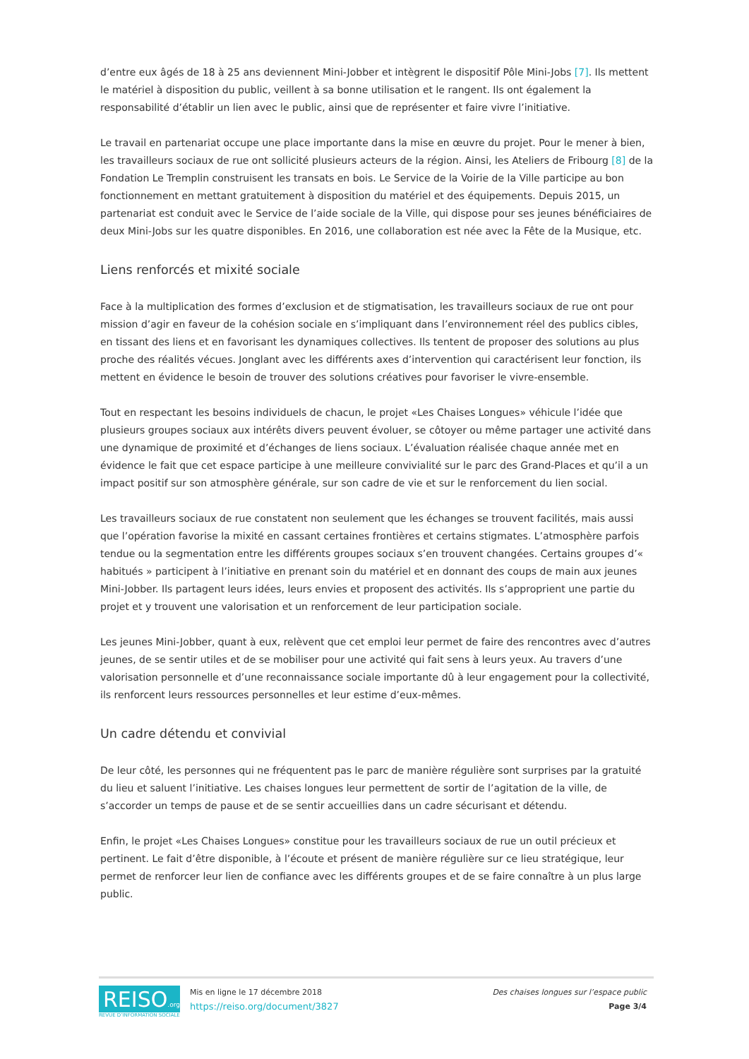d’entre eux âgés de 18 à 25 ans deviennent Mini-Jobber et intègrent le dispositif Pôle Mini-Jobs [7]. Ils mettent le matériel à disposition du public, veillent à sa bonne utilisation et le rangent. Ils ont également la responsabilité d’établir un lien avec le public, ainsi que de représenter et faire vivre l’initiative.
Le travail en partenariat occupe une place importante dans la mise en œuvre du projet. Pour le mener à bien, les travailleurs sociaux de rue ont sollicité plusieurs acteurs de la région. Ainsi, les Ateliers de Fribourg [8] de la Fondation Le Tremplin construisent les transats en bois. Le Service de la Voirie de la Ville participe au bon fonctionnement en mettant gratuitement à disposition du matériel et des équipements. Depuis 2015, un partenariat est conduit avec le Service de l’aide sociale de la Ville, qui dispose pour ses jeunes bénéficiaires de deux Mini-Jobs sur les quatre disponibles. En 2016, une collaboration est née avec la Fête de la Musique, etc.
Liens renforcés et mixité sociale
Face à la multiplication des formes d’exclusion et de stigmatisation, les travailleurs sociaux de rue ont pour mission d’agir en faveur de la cohésion sociale en s’impliquant dans l’environnement réel des publics cibles, en tissant des liens et en favorisant les dynamiques collectives. Ils tentent de proposer des solutions au plus proche des réalités vécues. Jonglant avec les différents axes d’intervention qui caractérisent leur fonction, ils mettent en évidence le besoin de trouver des solutions créatives pour favoriser le vivre-ensemble.
Tout en respectant les besoins individuels de chacun, le projet «Les Chaises Longues» véhicule l’idée que plusieurs groupes sociaux aux intérêts divers peuvent évoluer, se côtoyer ou même partager une activité dans une dynamique de proximité et d’échanges de liens sociaux. L’évaluation réalisée chaque année met en évidence le fait que cet espace participe à une meilleure convivialité sur le parc des Grand-Places et qu’il a un impact positif sur son atmosphère générale, sur son cadre de vie et sur le renforcement du lien social.
Les travailleurs sociaux de rue constatent non seulement que les échanges se trouvent facilités, mais aussi que l’opération favorise la mixité en cassant certaines frontières et certains stigmates. L’atmosphère parfois tendue ou la segmentation entre les différents groupes sociaux s’en trouvent changées. Certains groupes d’« habitués » participent à l’initiative en prenant soin du matériel et en donnant des coups de main aux jeunes Mini-Jobber. Ils partagent leurs idées, leurs envies et proposent des activités. Ils s’approprient une partie du projet et y trouvent une valorisation et un renforcement de leur participation sociale.
Les jeunes Mini-Jobber, quant à eux, relèvent que cet emploi leur permet de faire des rencontres avec d’autres jeunes, de se sentir utiles et de se mobiliser pour une activité qui fait sens à leurs yeux. Au travers d’une valorisation personnelle et d’une reconnaissance sociale importante dû à leur engagement pour la collectivité, ils renforcent leurs ressources personnelles et leur estime d’eux-mêmes.
Un cadre détendu et convivial
De leur côté, les personnes qui ne fréquentent pas le parc de manière régulière sont surprises par la gratuité du lieu et saluent l’initiative. Les chaises longues leur permettent de sortir de l’agitation de la ville, de s’accorder un temps de pause et de se sentir accueillies dans un cadre sécurisant et détendu.
Enfin, le projet «Les Chaises Longues» constitue pour les travailleurs sociaux de rue un outil précieux et pertinent. Le fait d’être disponible, à l’écoute et présent de manière régulière sur ce lieu stratégique, leur permet de renforcer leur lien de confiance avec les différents groupes et de se faire connaître à un plus large public.
REISO.org
REVUE D’INFORMATION SOCIALE
Mis en ligne le 17 décembre 2018
https://reiso.org/document/3827
Des chaises longues sur l’espace public
Page 3/4